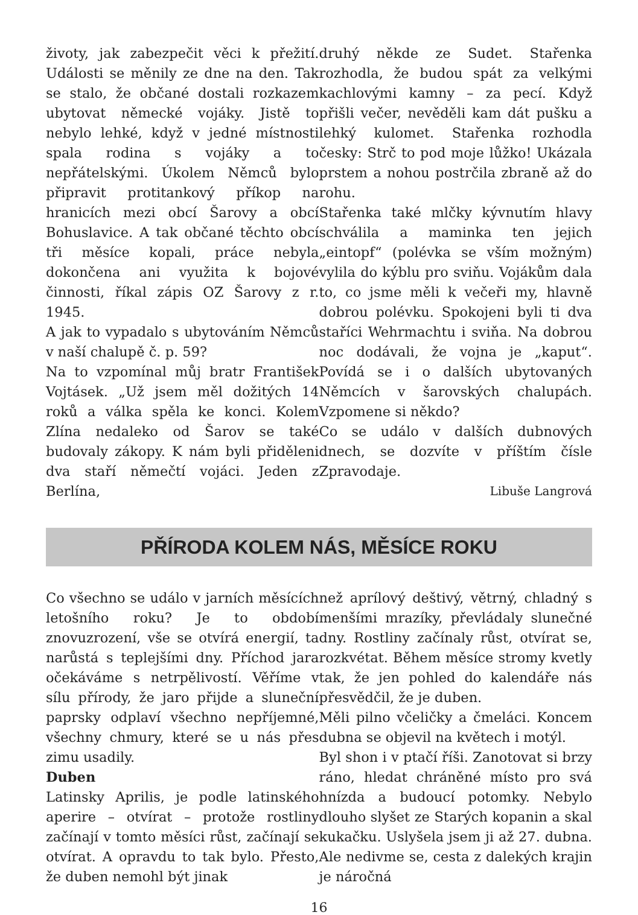životy, jak zabezpečit věci k přežití. Události se měnily ze dne na den. Tak se stalo, že občané dostali rozkazem ubytovat německé vojáky. Jistě to nebylo lehké, když v jedné místnosti spala rodina s vojáky a to nepřátelskými. Úkolem Němců bylo připravit protitankový příkop na hranicích mezi obcí Šarovy a obcí Bohuslavice. A tak občané těchto obcí tři měsíce kopali, práce nebyla dokončena ani využita k bojové činnosti, říkal zápis OZ Šarovy z r. 1945.
A jak to vypadalo s ubytováním Němců v naší chalupě č. p. 59?
Na to vzpomínal můj bratr František Vojtásek. „Už jsem měl dožitých 14 roků a válka spěla ke konci. Kolem Zlína nedaleko od Šarov se také budovaly zákopy. K nám byli přiděleni dva staří němečtí vojáci. Jeden z Berlína,
druhý někde ze Sudet. Stařenka rozhodla, že budou spát za velkými kachlovými kamny – za pecí. Když přišli večer, nevěděli kam dát pušku a lehký kulomet. Stařenka rozhodla česky: Strč to pod moje lůžko! Ukázala prstem a nohou postrčila zbraně až do rohu.
Stařenka také mlčky kývnutím hlavy schválila a maminka ten jejich „eintopf“ (polévka se vším možným) vylila do kýblu pro sviňu. Vojákům dala to, co jsme měli k večeři my, hlavně dobrou polévku. Spokojeni byli ti dva staříci Wehrmachtu i sviňa. Na dobrou noc dodávali, že vojna je „kaput“. Povídá se i o dalších ubytovaných Němcích v šarovských chalupách. Vzpomene si někdo?
Co se událo v dalších dubnových dnech, se dozvíte v příštím čísle Zpravodaje.
Libuše Langrová
PŘÍRODA KOLEM NÁS, MĚSÍCE ROKU
Co všechno se událo v jarních měsících letošního roku? Je to období znovuzrození, vše se otvírá energií, ta narůstá s teplejšími dny. Příchod jara očekáváme s netrpělivostí. Věříme v sílu přírody, že jaro přijde a sluneční paprsky odplaví všechno nepříjemné, všechny chmury, které se u nás přes zimu usadily.
Duben
Latinsky Aprilis, je podle latinského aperire – otvírat – protože rostliny začínají v tomto měsíci růst, začínají se otvírat. A opravdu to tak bylo. Přesto, že duben nemohl být jinak
než aprílový deštivý, větrný, chladný s menšími mrazíky, převládaly slunečné dny. Rostliny začínaly růst, otvírat se, rozkvétat. Během měsíce stromy kvetly tak, že jen pohled do kalendáře nás přesvědčil, že je duben.
Měli pilno včeličky a čmeláci. Koncem dubna se objevil na květech i motýl.
Byl shon i v ptačí říši. Zanotovat si brzy ráno, hledat chráněné místo pro svá hnízda a budoucí potomky. Nebylo dlouho slyšet ze Starých kopanin a skal kukačku. Uslyšela jsem ji až 27. dubna. Ale nedivme se, cesta z dalekých krajin je náročná
16